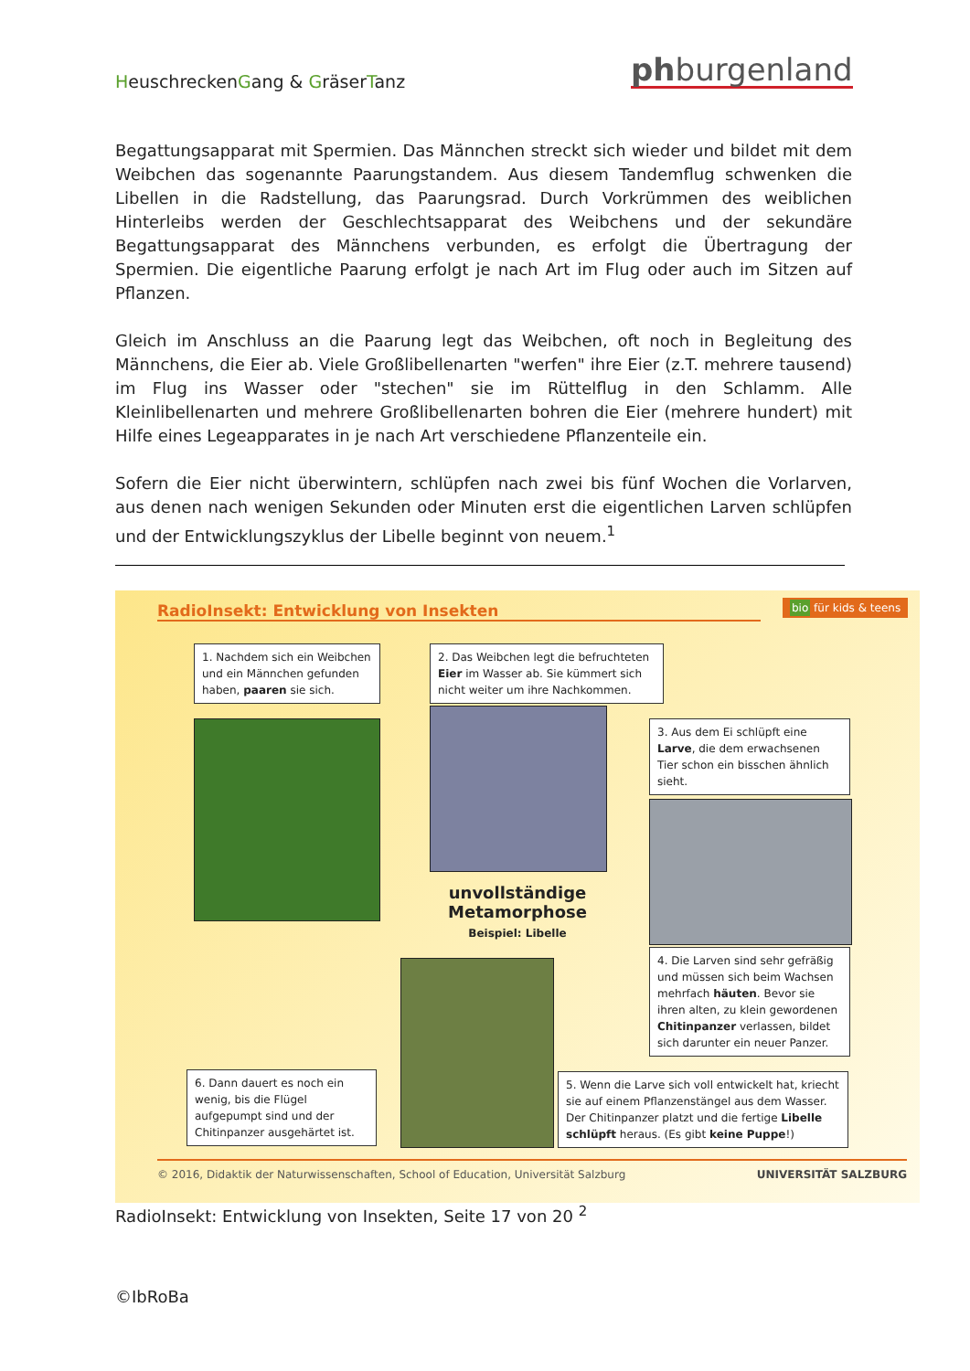HeuschreckenGang & GräserTanz phburgenland
Begattungsapparat mit Spermien. Das Männchen streckt sich wieder und bildet mit dem Weibchen das sogenannte Paarungstandem. Aus diesem Tandemflug schwenken die Libellen in die Radstellung, das Paarungsrad. Durch Vorkrümmen des weiblichen Hinterleibs werden der Geschlechtsapparat des Weibchens und der sekundäre Begattungsapparat des Männchens verbunden, es erfolgt die Übertragung der Spermien. Die eigentliche Paarung erfolgt je nach Art im Flug oder auch im Sitzen auf Pflanzen.
Gleich im Anschluss an die Paarung legt das Weibchen, oft noch in Begleitung des Männchens, die Eier ab. Viele Großlibellenarten "werfen" ihre Eier (z.T. mehrere tausend) im Flug ins Wasser oder "stechen" sie im Rüttelflug in den Schlamm. Alle Kleinlibellenarten und mehrere Großlibellenarten bohren die Eier (mehrere hundert) mit Hilfe eines Legeapparates in je nach Art verschiedene Pflanzenteile ein.
Sofern die Eier nicht überwintern, schlüpfen nach zwei bis fünf Wochen die Vorlarven, aus denen nach wenigen Sekunden oder Minuten erst die eigentlichen Larven schlüpfen und der Entwicklungszyklus der Libelle beginnt von neuem.<sup>1</sup>
RadioInsekt: Entwicklung von Insekten bio für kids & teens
1. Nachdem sich ein Weibchen und ein Männchen gefunden haben, paaren sie sich.
2. Das Weibchen legt die befruchteten Eier im Wasser ab. Sie kümmert sich nicht weiter um ihre Nachkommen.
3. Aus dem Ei schlüpft eine Larve, die dem erwachsenen Tier schon ein bisschen ähnlich sieht.
unvollständige Metamorphose
Beispiel: Libelle
4. Die Larven sind sehr gefräßig und müssen sich beim Wachsen mehrfach häuten. Bevor sie ihren alten, zu klein gewordenen Chitinpanzer verlassen, bildet sich darunter ein neuer Panzer.
6. Dann dauert es noch ein wenig, bis die Flügel aufgepumpt sind und der Chitinpanzer ausgehärtet ist.
5. Wenn die Larve sich voll entwickelt hat, kriecht sie auf einem Pflanzenstängel aus dem Wasser. Der Chitinpanzer platzt und die fertige Libelle schlüpft heraus. (Es gibt keine Puppe!)
© 2016, Didaktik der Naturwissenschaften, School of Education, Universität Salzburg UNIVERSITÄT SALZBURG
RadioInsekt: Entwicklung von Insekten, Seite 17 von 20 <sup>2</sup>
©IbRoBa